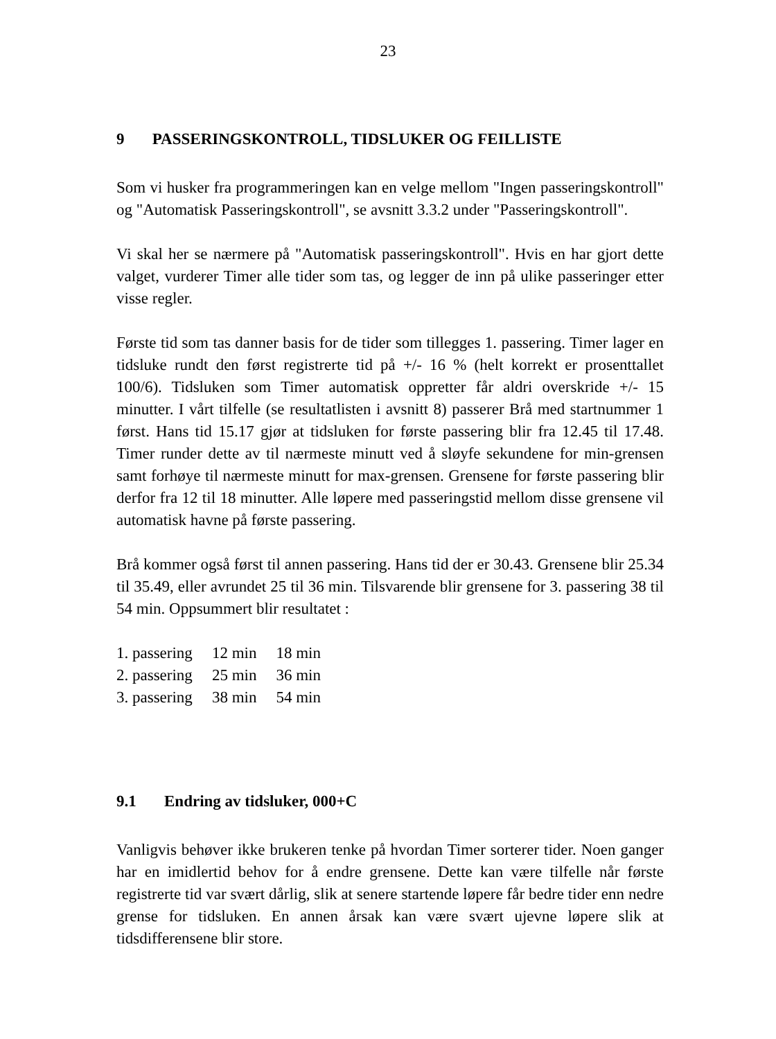23
9 PASSERINGSKONTROLL, TIDSLUKER OG FEILLISTE
Som vi husker fra programmeringen kan en velge mellom "Ingen passeringskontroll" og "Automatisk Passeringskontroll", se avsnitt 3.3.2 under "Passeringskontroll".
Vi skal her se nærmere på "Automatisk passeringskontroll". Hvis en har gjort dette valget, vurderer Timer alle tider som tas, og legger de inn på ulike passeringer etter visse regler.
Første tid som tas danner basis for de tider som tillegges 1. passering. Timer lager en tidsluke rundt den først registrerte tid på +/- 16 % (helt korrekt er prosenttallet 100/6). Tidsluken som Timer automatisk oppretter får aldri overskride +/- 15 minutter. I vårt tilfelle (se resultatlisten i avsnitt 8) passerer Brå med startnummer 1 først. Hans tid 15.17 gjør at tidsluken for første passering blir fra 12.45 til 17.48. Timer runder dette av til nærmeste minutt ved å sløyfe sekundene for min-grensen samt forhøye til nærmeste minutt for max-grensen. Grensene for første passering blir derfor fra 12 til 18 minutter. Alle løpere med passeringstid mellom disse grensene vil automatisk havne på første passering.
Brå kommer også først til annen passering. Hans tid der er 30.43. Grensene blir 25.34 til 35.49, eller avrundet 25 til 36 min. Tilsvarende blir grensene for 3. passering 38 til 54 min. Oppsummert blir resultatet :
| 1. passering | 12 min | 18 min |
| 2. passering | 25 min | 36 min |
| 3. passering | 38 min | 54 min |
9.1 Endring av tidsluker, 000+C
Vanligvis behøver ikke brukeren tenke på hvordan Timer sorterer tider. Noen ganger har en imidlertid behov for å endre grensene. Dette kan være tilfelle når første registrerte tid var svært dårlig, slik at senere startende løpere får bedre tider enn nedre grense for tidsluken. En annen årsak kan være svært ujevne løpere slik at tidsdifferensene blir store.